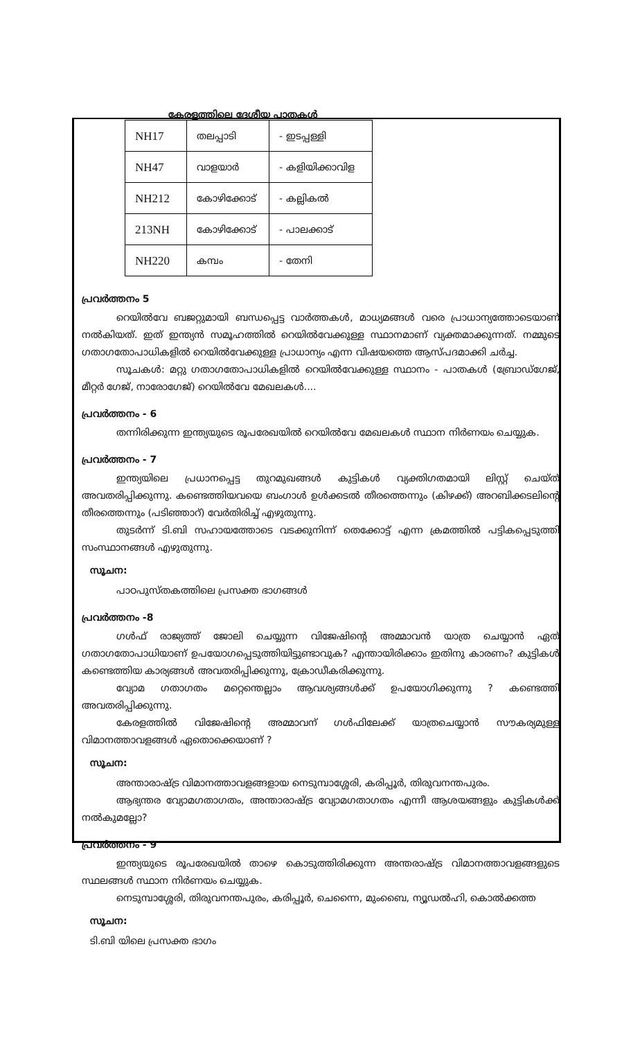കേരളത്തിലെ ദേശീയ പാതകൾ
| NH17 | തലപ്പാടി | - ഇടപ്പള്ളി |
| NH47 | വാളയാർ | - കളിയിക്കാവിള |
| NH212 | കോഴിക്കോട് | - കല്ലികൽ |
| 213NH | കോഴിക്കോട് | - പാലക്കാട് |
| NH220 | കമ്പം | - തേനി |
പ്രവർത്തനം 5
റെയിൽവേ ബജറ്റുമായി ബന്ധപ്പെട്ട വാർത്തകൾ, മാധ്യമങ്ങൾ വരെ പ്രാധാന്യത്തോടെയാണ് നൽകിയത്. ഇത് ഇന്ത്യൻ സമൂഹത്തിൽ റെയിൽവേക്കുള്ള സ്ഥാനമാണ് വ്യക്തമാക്കുന്നത്. നമ്മുടെ ഗതാഗതോപാധികളിൽ റെയിൽവേക്കുള്ള പ്രാധാന്യം എന്ന വിഷയത്തെ ആസ്പദമാക്കി ചർച്ച.
സൂചകൾ: മറ്റു ഗതാഗതോപാധികളിൽ റെയിൽവേക്കുള്ള സ്ഥാനം - പാതകൾ (ബ്രോഡ്ഗേജ്, മീറ്റർ ഗേജ്, നാരോഗേജ്) റെയിൽവേ മേഖലകൾ....
പ്രവർത്തനം - 6
തന്നിരിക്കുന്ന ഇന്ത്യയുടെ രൂപരേഖയിൽ റെയിൽവേ മേഖലകൾ സ്ഥാന നിർണയം ചെയ്യുക.
പ്രവർത്തനം - 7
ഇന്ത്യയിലെ പ്രധാനപ്പെട്ട തുറമുഖങ്ങൾ കുട്ടികൾ വ്യക്തിഗതമായി ലിസ്റ്റ് ചെയ്ത് അവതരിപ്പിക്കുന്നു. കണ്ടെത്തിയവയെ ബംഗാൾ ഉൾക്കടൽ തീരത്തെന്നും (കിഴക്ക്) അറബിക്കടലിന്റെ തീരത്തെന്നും (പടിഞ്ഞാറ്) വേർതിരിച്ച് എഴുതുന്നു.
തുടർന്ന് ടി.ബി സഹായത്തോടെ വടക്കുനിന്ന് തെക്കോട്ട് എന്ന ക്രമത്തിൽ പട്ടികപ്പെടുത്തി സംസ്ഥാനങ്ങൾ എഴുതുന്നു.
സൂചന:
പാഠപുസ്തകത്തിലെ പ്രസക്ത ഭാഗങ്ങൾ
പ്രവർത്തനം -8
ഗൾഫ് രാജ്യത്ത് ജോലി ചെയ്യുന്ന വിജേഷിന്റെ അമ്മാവൻ യാത്ര ചെയ്യാൻ ഏത് ഗതാഗതോപാധിയാണ് ഉപയോഗപ്പെടുത്തിയിട്ടുണ്ടാവുക? എന്തായിരിക്കാം ഇതിനു കാരണം? കുട്ടികൾ കണ്ടെത്തിയ കാര്യങ്ങൾ അവതരിപ്പിക്കുന്നു, ക്രോഡീകരിക്കുന്നു.
വ്യോമ ഗതാഗതം മറ്റെന്തെല്ലാം ആവശ്യങ്ങൾക്ക് ഉപയോഗിക്കുന്നു ? കണ്ടെത്തി അവതരിപ്പിക്കുന്നു.
കേരളത്തിൽ വിജേഷിന്റെ അമ്മാവന് ഗൾഫിലേക്ക് യാത്രചെയ്യാൻ സൗകര്യമുള്ള വിമാനത്താവളങ്ങൾ ഏതൊക്കെയാണ് ?
സൂചന:
അന്താരാഷ്ട്ര വിമാനത്താവളങ്ങളായ നെടുമ്പാശ്ശേരി, കരിപ്പൂർ, തിരുവനന്തപുരം.
ആഭ്യന്തര വ്യോമഗതാഗതം, അന്താരാഷ്ട്ര വ്യോമഗതാഗതം എന്നീ ആശയങ്ങളും കുട്ടികൾക്ക് നൽകുമല്ലോ?
പ്രവർത്തനം - 9
ഇന്ത്യയുടെ രൂപരേഖയിൽ താഴെ കൊടുത്തിരിക്കുന്ന അന്തരാഷ്ട്ര വിമാനത്താവളങ്ങളുടെ സ്ഥലങ്ങൾ സ്ഥാന നിർണയം ചെയ്യുക.
നെടുമ്പാശ്ശേരി, തിരുവനന്തപുരം, കരിപ്പൂർ, ചെന്നൈ, മുംബൈ, ന്യൂഡൽഹി, കൊൽക്കത്ത
സൂചന:
ടി.ബി യിലെ പ്രസക്ത ഭാഗം